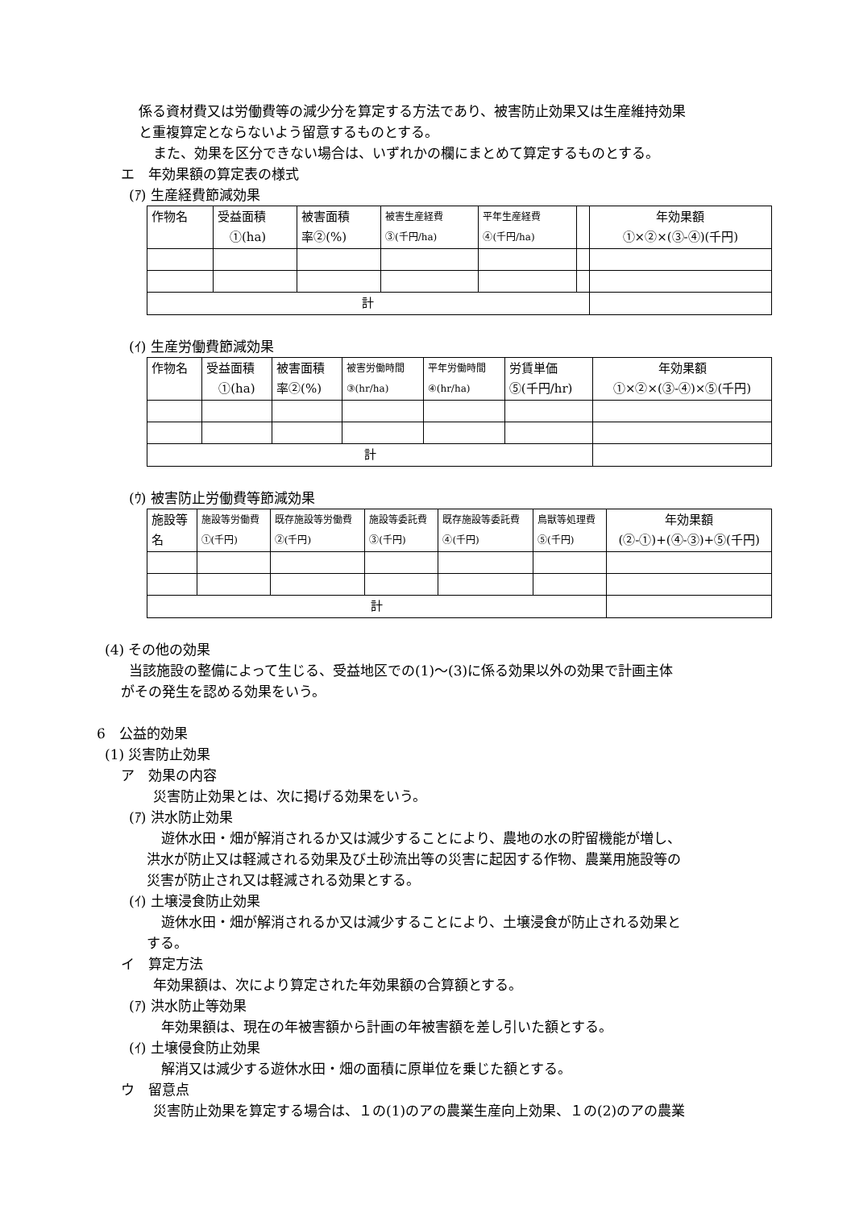係る資材費又は労働費等の減少分を算定する方法であり、被害防止効果又は生産維持効果
と重複算定とならないよう留意するものとする。
また、効果を区分できない場合は、いずれかの欄にまとめて算定するものとする。
エ　年効果額の算定表の様式
(ｱ) 生産経費節減効果
| 作物名 | 受益面積 ①(ha) | 被害面積 率②(%) | 被害生産経費 ③(千円/ha) | 平年生産経費 ④(千円/ha) | | 年効果額 ①×②×(③-④)(千円) |
| 計 | | | | | | |
(ｲ) 生産労働費節減効果
| 作物名 | 受益面積 ①(ha) | 被害面積 率②(%) | 被害労働時間 ③(hr/ha) | 平年労働時間 ④(hr/ha) | 労賃単価 ⑤(千円/hr) | 年効果額 ①×②×(③-④)×⑤(千円) |
| 計 | | | | | | |
(ｳ) 被害防止労働費等節減効果
| 施設等 名 | 施設等労働費 ①(千円) | 既存施設等労働費 ②(千円) | 施設等委託費 ③(千円) | 既存施設等委託費 ④(千円) | 鳥獣等処理費 ⑤(千円) | 年効果額 (②-①)+(④-③)+⑤(千円) |
| 計 | | | | | | |
(4) その他の効果
当該施設の整備によって生じる、受益地区での(1)～(3)に係る効果以外の効果で計画主体
がその発生を認める効果をいう。
6　公益的効果
(1) 災害防止効果
ア　効果の内容
災害防止効果とは、次に掲げる効果をいう。
(ｱ) 洪水防止効果
遊休水田・畑が解消されるか又は減少することにより、農地の水の貯留機能が増し、
洪水が防止又は軽減される効果及び土砂流出等の災害に起因する作物、農業用施設等の
災害が防止され又は軽減される効果とする。
(ｲ) 土壌浸食防止効果
遊休水田・畑が解消されるか又は減少することにより、土壌浸食が防止される効果と
する。
イ　算定方法
年効果額は、次により算定された年効果額の合算額とする。
(ｱ) 洪水防止等効果
年効果額は、現在の年被害額から計画の年被害額を差し引いた額とする。
(ｲ) 土壌侵食防止効果
解消又は減少する遊休水田・畑の面積に原単位を乗じた額とする。
ウ　留意点
災害防止効果を算定する場合は、１の(1)のアの農業生産向上効果、１の(2)のアの農業